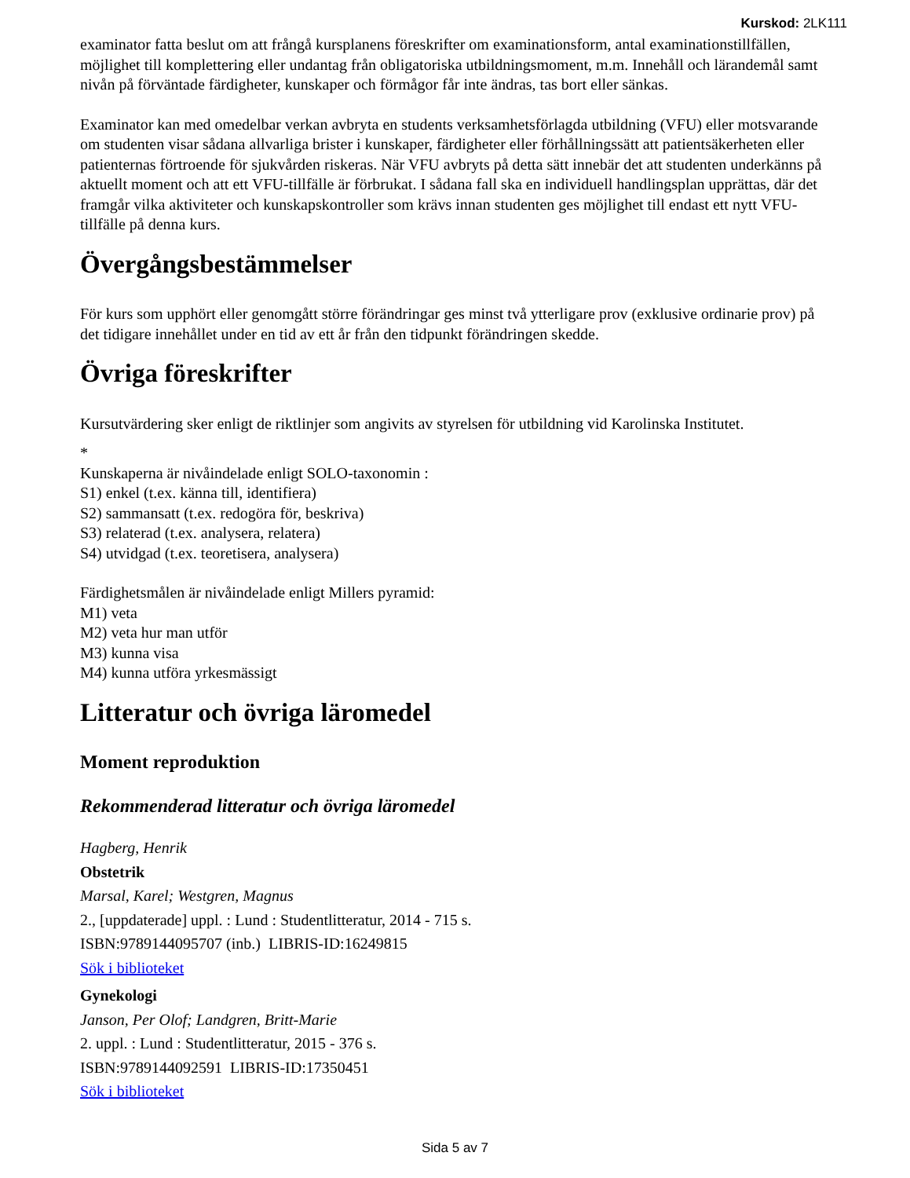Kurskod: 2LK111
examinator fatta beslut om att frångå kursplanens föreskrifter om examinationsform, antal examinationstillfällen, möjlighet till komplettering eller undantag från obligatoriska utbildningsmoment, m.m. Innehåll och lärandemål samt nivån på förväntade färdigheter, kunskaper och förmågor får inte ändras, tas bort eller sänkas.
Examinator kan med omedelbar verkan avbryta en students verksamhetsförlagda utbildning (VFU) eller motsvarande om studenten visar sådana allvarliga brister i kunskaper, färdigheter eller förhållningssätt att patientsäkerheten eller patienternas förtroende för sjukvården riskeras. När VFU avbryts på detta sätt innebär det att studenten underkänns på aktuellt moment och att ett VFU-tillfälle är förbrukat. I sådana fall ska en individuell handlingsplan upprättas, där det framgår vilka aktiviteter och kunskapskontroller som krävs innan studenten ges möjlighet till endast ett nytt VFU-tillfälle på denna kurs.
Övergångsbestämmelser
För kurs som upphört eller genomgått större förändringar ges minst två ytterligare prov (exklusive ordinarie prov) på det tidigare innehållet under en tid av ett år från den tidpunkt förändringen skedde.
Övriga föreskrifter
Kursutvärdering sker enligt de riktlinjer som angivits av styrelsen för utbildning vid Karolinska Institutet.
*
Kunskaperna är nivåindelade enligt SOLO-taxonomin :
S1) enkel (t.ex. känna till, identifiera)
S2) sammansatt (t.ex. redogöra för, beskriva)
S3) relaterad (t.ex. analysera, relatera)
S4) utvidgad (t.ex. teoretisera, analysera)
Färdighetsmålen är nivåindelade enligt Millers pyramid:
M1) veta
M2) veta hur man utför
M3) kunna visa
M4) kunna utföra yrkesmässigt
Litteratur och övriga läromedel
Moment reproduktion
Rekommenderad litteratur och övriga läromedel
Hagberg, Henrik
Obstetrik
Marsal, Karel; Westgren, Magnus
2., [uppdaterade] uppl. : Lund : Studentlitteratur, 2014 - 715 s.
ISBN:9789144095707 (inb.) LIBRIS-ID:16249815
Sök i biblioteket
Gynekologi
Janson, Per Olof; Landgren, Britt-Marie
2. uppl. : Lund : Studentlitteratur, 2015 - 376 s.
ISBN:9789144092591 LIBRIS-ID:17350451
Sök i biblioteket
Sida 5 av 7